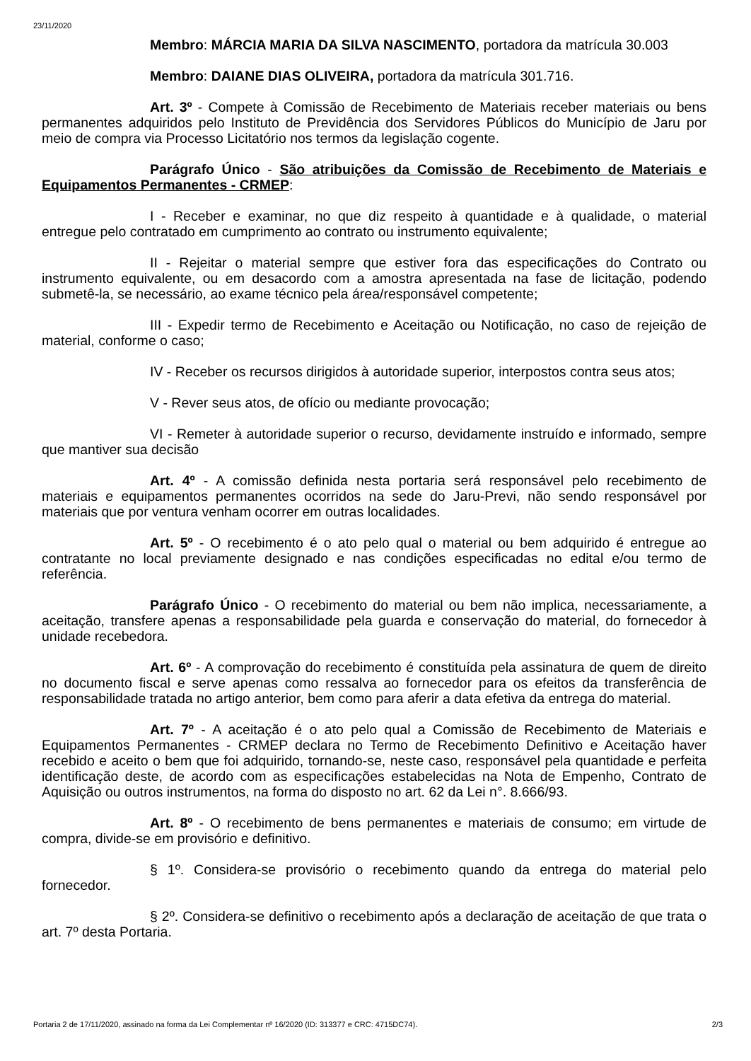23/11/2020
Membro: MÁRCIA MARIA DA SILVA NASCIMENTO, portadora da matrícula 30.003
Membro: DAIANE DIAS OLIVEIRA, portadora da matrícula 301.716.
Art. 3º - Compete à Comissão de Recebimento de Materiais receber materiais ou bens permanentes adquiridos pelo Instituto de Previdência dos Servidores Públicos do Município de Jaru por meio de compra via Processo Licitatório nos termos da legislação cogente.
Parágrafo Único - São atribuições da Comissão de Recebimento de Materiais e Equipamentos Permanentes - CRMEP:
I - Receber e examinar, no que diz respeito à quantidade e à qualidade, o material entregue pelo contratado em cumprimento ao contrato ou instrumento equivalente;
II - Rejeitar o material sempre que estiver fora das especificações do Contrato ou instrumento equivalente, ou em desacordo com a amostra apresentada na fase de licitação, podendo submetê-la, se necessário, ao exame técnico pela área/responsável competente;
III - Expedir termo de Recebimento e Aceitação ou Notificação, no caso de rejeição de material, conforme o caso;
IV - Receber os recursos dirigidos à autoridade superior, interpostos contra seus atos;
V - Rever seus atos, de ofício ou mediante provocação;
VI - Remeter à autoridade superior o recurso, devidamente instruído e informado, sempre que mantiver sua decisão
Art. 4º - A comissão definida nesta portaria será responsável pelo recebimento de materiais e equipamentos permanentes ocorridos na sede do Jaru-Previ, não sendo responsável por materiais que por ventura venham ocorrer em outras localidades.
Art. 5º - O recebimento é o ato pelo qual o material ou bem adquirido é entregue ao contratante no local previamente designado e nas condições especificadas no edital e/ou termo de referência.
Parágrafo Único - O recebimento do material ou bem não implica, necessariamente, a aceitação, transfere apenas a responsabilidade pela guarda e conservação do material, do fornecedor à unidade recebedora.
Art. 6º - A comprovação do recebimento é constituída pela assinatura de quem de direito no documento fiscal e serve apenas como ressalva ao fornecedor para os efeitos da transferência de responsabilidade tratada no artigo anterior, bem como para aferir a data efetiva da entrega do material.
Art. 7º - A aceitação é o ato pelo qual a Comissão de Recebimento de Materiais e Equipamentos Permanentes - CRMEP declara no Termo de Recebimento Definitivo e Aceitação haver recebido e aceito o bem que foi adquirido, tornando-se, neste caso, responsável pela quantidade e perfeita identificação deste, de acordo com as especificações estabelecidas na Nota de Empenho, Contrato de Aquisição ou outros instrumentos, na forma do disposto no art. 62 da Lei n°. 8.666/93.
Art. 8º - O recebimento de bens permanentes e materiais de consumo; em virtude de compra, divide-se em provisório e definitivo.
§ 1º. Considera-se provisório o recebimento quando da entrega do material pelo fornecedor.
§ 2º. Considera-se definitivo o recebimento após a declaração de aceitação de que trata o art. 7º desta Portaria.
Portaria 2 de 17/11/2020, assinado na forma da Lei Complementar nº 16/2020 (ID: 313377 e CRC: 4715DC74). 2/3